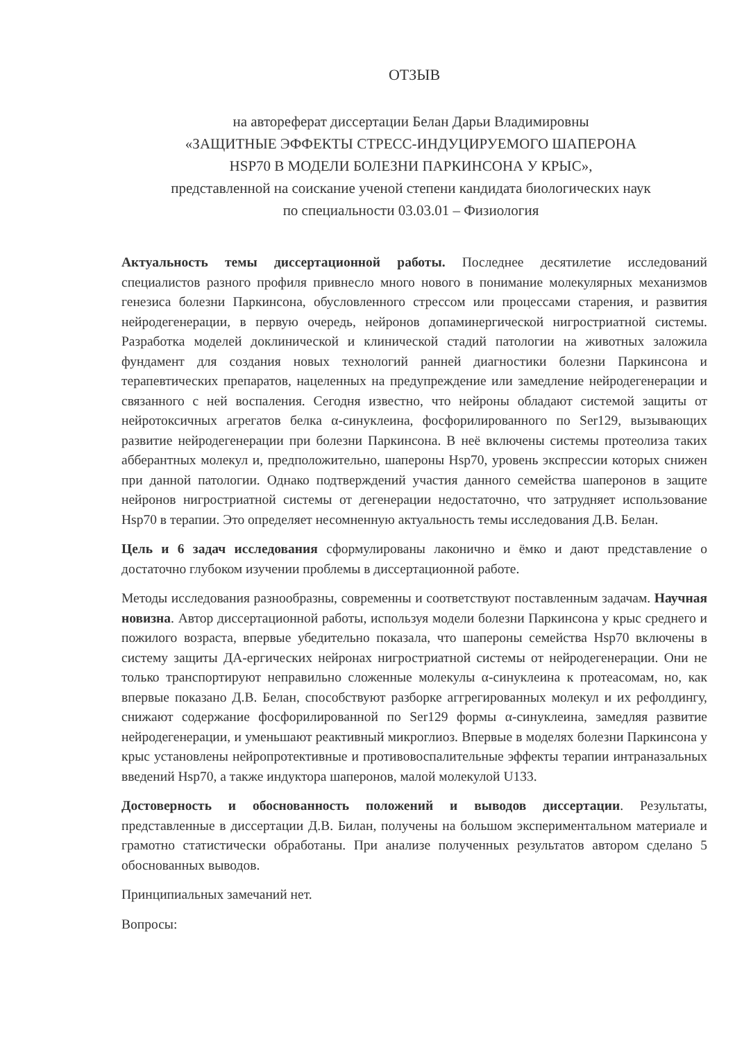ОТЗЫВ
на автореферат диссертации Белан Дарьи Владимировны
«ЗАЩИТНЫЕ ЭФФЕКТЫ СТРЕСС-ИНДУЦИРУЕМОГО ШАПЕРОНА
HSP70 В МОДЕЛИ БОЛЕЗНИ ПАРКИНСОНА У КРЫС»,
представленной на соискание ученой степени кандидата биологических наук
по специальности 03.03.01 – Физиология
Актуальность темы диссертационной работы. Последнее десятилетие исследований специалистов разного профиля привнесло много нового в понимание молекулярных механизмов генезиса болезни Паркинсона, обусловленного стрессом или процессами старения, и развития нейродегенерации, в первую очередь, нейронов допаминергической нигростриатной системы. Разработка моделей доклинической и клинической стадий патологии на животных заложила фундамент для создания новых технологий ранней диагностики болезни Паркинсона и терапевтических препаратов, нацеленных на предупреждение или замедление нейродегенерации и связанного с ней воспаления. Сегодня известно, что нейроны обладают системой защиты от нейротоксичных агрегатов белка α-синуклеина, фосфорилированного по Ser129, вызывающих развитие нейродегенерации при болезни Паркинсона. В неё включены системы протеолиза таких абберантных молекул и, предположительно, шапероны Hsp70, уровень экспрессии которых снижен при данной патологии. Однако подтверждений участия данного семейства шаперонов в защите нейронов нигростриатной системы от дегенерации недостаточно, что затрудняет использование Hsp70 в терапии. Это определяет несомненную актуальность темы исследования Д.В. Белан.
Цель и 6 задач исследования сформулированы лаконично и ёмко и дают представление о достаточно глубоком изучении проблемы в диссертационной работе.
Методы исследования разнообразны, современны и соответствуют поставленным задачам. Научная новизна. Автор диссертационной работы, используя модели болезни Паркинсона у крыс среднего и пожилого возраста, впервые убедительно показала, что шапероны семейства Hsp70 включены в систему защиты ДА-ергических нейронах нигростриатной системы от нейродегенерации. Они не только транспортируют неправильно сложенные молекулы α-синуклеина к протеасомам, но, как впервые показано Д.В. Белан, способствуют разборке аггрегированных молекул и их рефолдингу, снижают содержание фосфорилированной по Ser129 формы α-синуклеина, замедляя развитие нейродегенерации, и уменьшают реактивный микроглиоз. Впервые в моделях болезни Паркинсона у крыс установлены нейропротективные и противовоспалительные эффекты терапии интраназальных введений Hsp70, а также индуктора шаперонов, малой молекулой U133.
Достоверность и обоснованность положений и выводов диссертации. Результаты, представленные в диссертации Д.В. Билан, получены на большом экспериментальном материале и грамотно статистически обработаны. При анализе полученных результатов автором сделано 5 обоснованных выводов.
Принципиальных замечаний нет.
Вопросы: